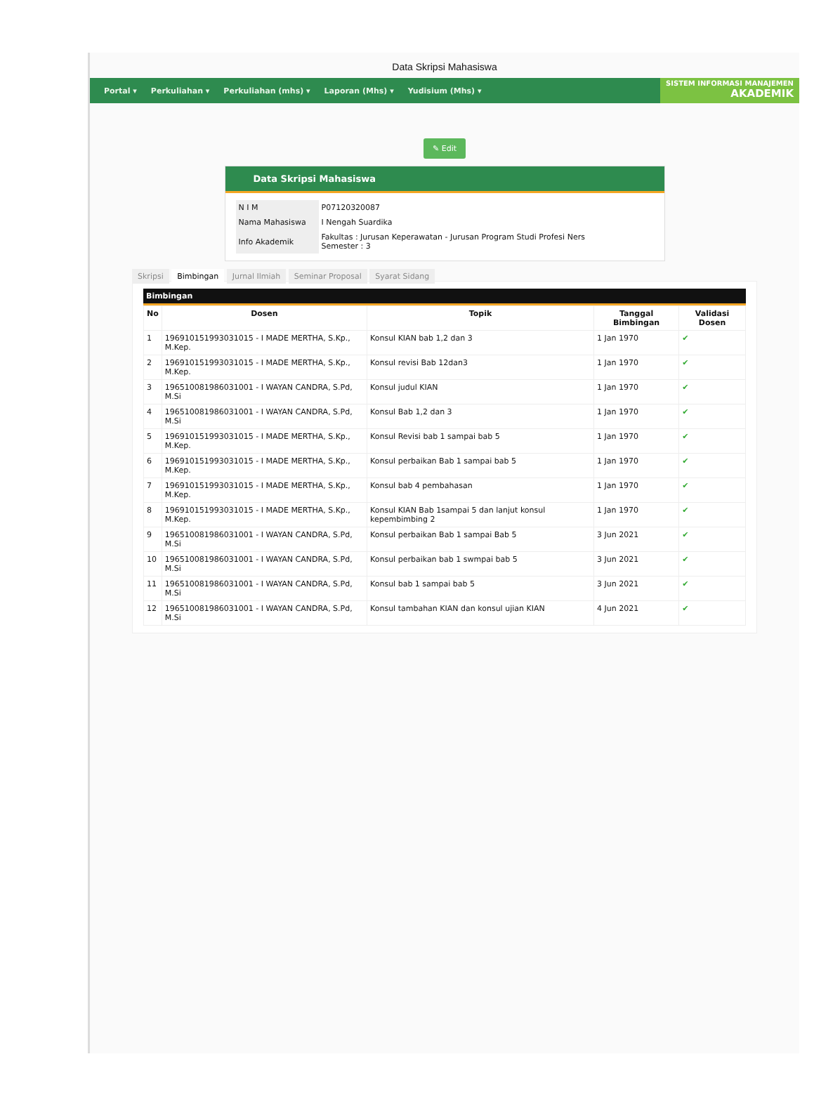Data Skripsi Mahasiswa
Portal ▾ Perkuliahan ▾ Perkuliahan (mhs) ▾ Laporan (Mhs) ▾ Yudisium (Mhs) ▾
SISTEM INFORMASI MANAJEMEN
AKADEMIK
✎ Edit
Data Skripsi Mahasiswa
| N I M | P07120320087 |
| Nama Mahasiswa | I Nengah Suardika |
| Info Akademik | Fakultas : Jurusan Keperawatan - Jurusan Program Studi Profesi Ners Semester : 3 |
Skripsi Bimbingan Jurnal Ilmiah Seminar Proposal Syarat Sidang
Bimbingan
| No | Dosen | Topik | Tanggal Bimbingan | Validasi Dosen |
| --- | --- | --- | --- | --- |
| 1 | 196910151993031015 - I MADE MERTHA, S.Kp., M.Kep. | Konsul KIAN bab 1,2 dan 3 | 1 Jan 1970 | ✔ |
| 2 | 196910151993031015 - I MADE MERTHA, S.Kp., M.Kep. | Konsul revisi Bab 12dan3 | 1 Jan 1970 | ✔ |
| 3 | 196510081986031001 - I WAYAN CANDRA, S.Pd, M.Si | Konsul judul KIAN | 1 Jan 1970 | ✔ |
| 4 | 196510081986031001 - I WAYAN CANDRA, S.Pd, M.Si | Konsul Bab 1,2 dan 3 | 1 Jan 1970 | ✔ |
| 5 | 196910151993031015 - I MADE MERTHA, S.Kp., M.Kep. | Konsul Revisi bab 1 sampai bab 5 | 1 Jan 1970 | ✔ |
| 6 | 196910151993031015 - I MADE MERTHA, S.Kp., M.Kep. | Konsul perbaikan Bab 1 sampai bab 5 | 1 Jan 1970 | ✔ |
| 7 | 196910151993031015 - I MADE MERTHA, S.Kp., M.Kep. | Konsul bab 4 pembahasan | 1 Jan 1970 | ✔ |
| 8 | 196910151993031015 - I MADE MERTHA, S.Kp., M.Kep. | Konsul KIAN Bab 1sampai 5 dan lanjut konsul kepembimbing 2 | 1 Jan 1970 | ✔ |
| 9 | 196510081986031001 - I WAYAN CANDRA, S.Pd, M.Si | Konsul perbaikan Bab 1 sampai Bab 5 | 3 Jun 2021 | ✔ |
| 10 | 196510081986031001 - I WAYAN CANDRA, S.Pd, M.Si | Konsul perbaikan bab 1 swmpai bab 5 | 3 Jun 2021 | ✔ |
| 11 | 196510081986031001 - I WAYAN CANDRA, S.Pd, M.Si | Konsul bab 1 sampai bab 5 | 3 Jun 2021 | ✔ |
| 12 | 196510081986031001 - I WAYAN CANDRA, S.Pd, M.Si | Konsul tambahan KIAN dan konsul ujian KIAN | 4 Jun 2021 | ✔ |